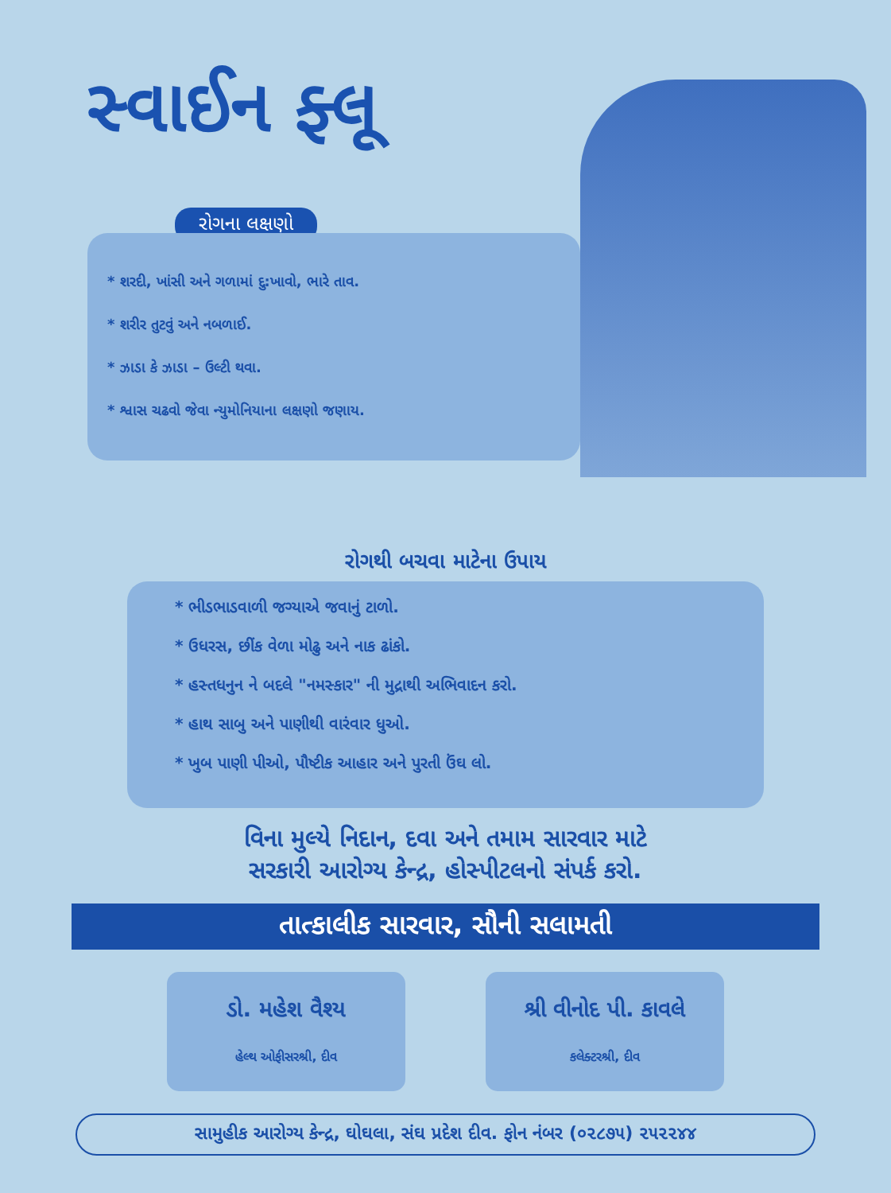સ્વાઈન ફ્લૂ
રોગના લક્ષણો
* શરદી, ખાંસી અને ગળામાં દુ:ખાવો, ભારે તાવ.
* શરીર તુટવું અને નબળાઈ.
* ઝાડા કે ઝાડા – ઉલ્ટી થવા.
* શ્વાસ ચઢવો જેવા ન્યુમોનિયાના લક્ષણો જણાય.
રોગથી બચવા માટેના ઉપાય
* ભીડભાડવાળી જગ્યાએ જવાનું ટાળો.
* ઉધરસ, છીંક વેળા મોઢુ અને નાક ઢાંકો.
* હસ્તધનુન ને બદલે "નમસ્કાર" ની મુદ્રાથી અભિવાદન કરો.
* હાથ સાબુ અને પાણીથી વારંવાર ધુઓ.
* ખુબ પાણી પીઓ, પૌષ્ટીક આહાર અને પુરતી ઉંઘ લો.
વિના મુલ્યે નિદાન, દવા અને તમામ સારવાર માટે
સરકારી આરોગ્ય કેન્દ્ર, હોસ્પીટલનો સંપર્ક કરો.
તાત્કાલીક સારવાર, સૌની સલામતી
ડો. મહેશ વૈશ્ય
હેલ્થ ઓફીસરશ્રી, દીવ
શ્રી વીનોદ પી. કાવલે
કલેક્ટરશ્રી, દીવ
સામુહીક આરોગ્ય કેન્દ્ર, ઘોઘલા, સંઘ પ્રદેશ દીવ. ફોન નંબર (૦૨૮૭૫) ૨૫૨૨૪૪